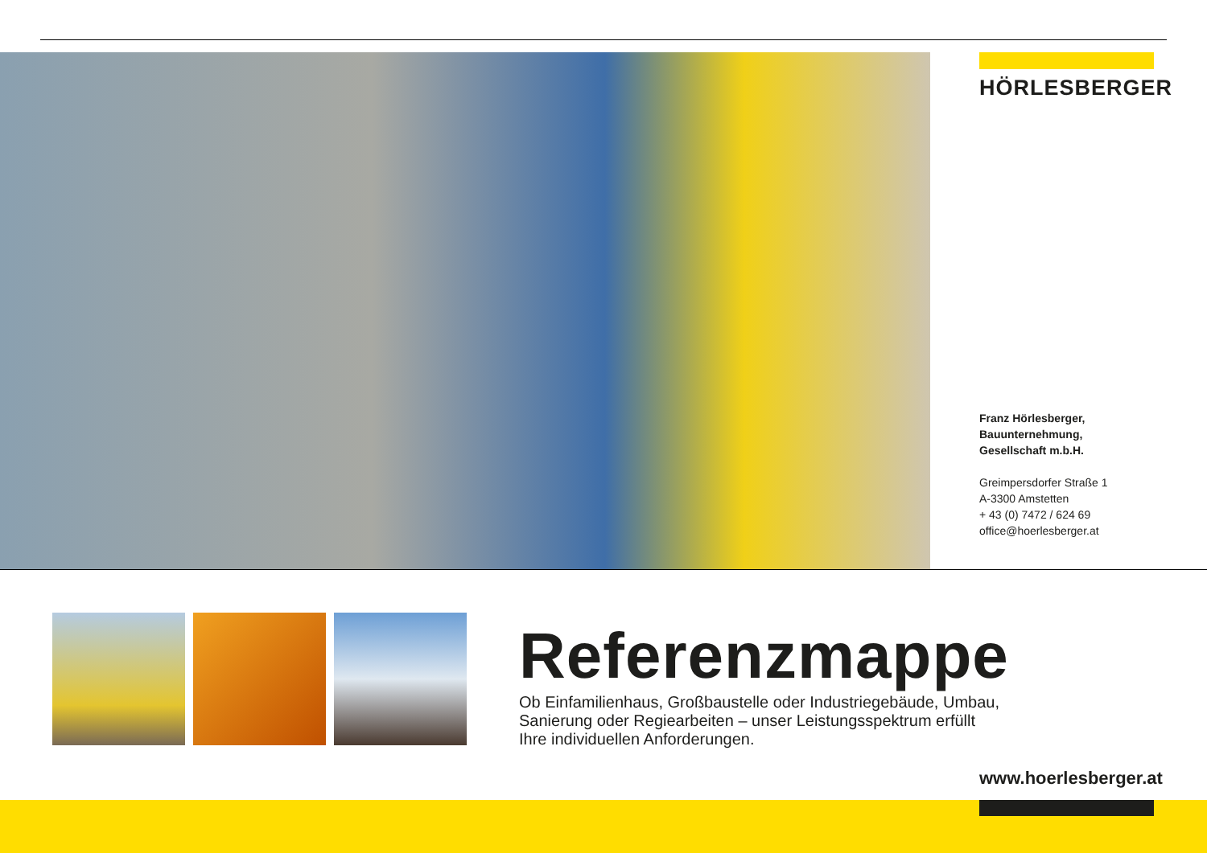HÖRLESBERGER
Franz Hörlesberger,
Bauunternehmung,
Gesellschaft m.b.H.
Greimpersdorfer Straße 1
A-3300 Amstetten
+ 43 (0) 7472 / 624 69
office@hoerlesberger.at
Referenzmappe
Ob Einfamilienhaus, Großbaustelle oder Industriegebäude, Umbau,
Sanierung oder Regiearbeiten – unser Leistungsspektrum erfüllt
Ihre individuellen Anforderungen.
www.hoerlesberger.at